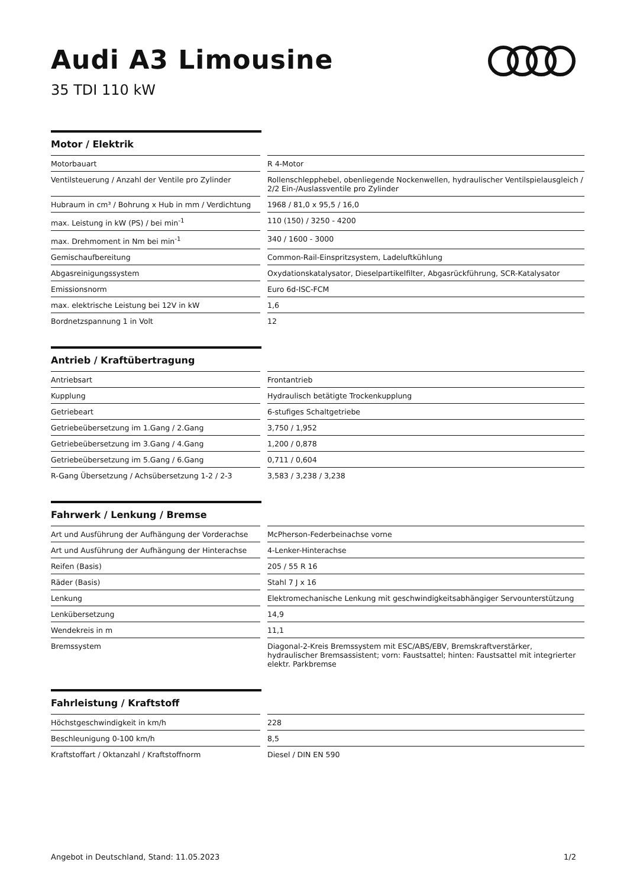Audi A3 Limousine
35 TDI 110 kW
Motor / Elektrik
| Motorbauart | | R 4-Motor |
| Ventilsteuerung / Anzahl der Ventile pro Zylinder | | Rollenschlepphebel, obenliegende Nockenwellen, hydraulischer Ventilspielausgleich / 2/2 Ein-/Auslassventile pro Zylinder |
| Hubraum in cm³ / Bohrung x Hub in mm / Verdichtung | | 1968 / 81,0 x 95,5 / 16,0 |
| max. Leistung in kW (PS) / bei min<sup>-1</sup> | | 110 (150) / 3250 - 4200 |
| max. Drehmoment in Nm bei min<sup>-1</sup> | | 340 / 1600 - 3000 |
| Gemischaufbereitung | | Common-Rail-Einspritzsystem, Ladeluftkühlung |
| Abgasreinigungssystem | | Oxydationskatalysator, Dieselpartikelfilter, Abgasrückführung, SCR-Katalysator |
| Emissionsnorm | | Euro 6d-ISC-FCM |
| max. elektrische Leistung bei 12V in kW | | 1,6 |
| Bordnetzspannung 1 in Volt | | 12 |
Antrieb / Kraftübertragung
| Antriebsart | | Frontantrieb |
| Kupplung | | Hydraulisch betätigte Trockenkupplung |
| Getriebeart | | 6-stufiges Schaltgetriebe |
| Getriebeübersetzung im 1.Gang / 2.Gang | | 3,750 / 1,952 |
| Getriebeübersetzung im 3.Gang / 4.Gang | | 1,200 / 0,878 |
| Getriebeübersetzung im 5.Gang / 6.Gang | | 0,711 / 0,604 |
| R-Gang Übersetzung / Achsübersetzung 1-2 / 2-3 | | 3,583 / 3,238 / 3,238 |
Fahrwerk / Lenkung / Bremse
| Art und Ausführung der Aufhängung der Vorderachse | | McPherson-Federbeinachse vorne |
| Art und Ausführung der Aufhängung der Hinterachse | | 4-Lenker-Hinterachse |
| Reifen (Basis) | | 205 / 55 R 16 |
| Räder (Basis) | | Stahl 7 J x 16 |
| Lenkung | | Elektromechanische Lenkung mit geschwindigkeitsabhängiger Servounterstützung |
| Lenkübersetzung | | 14,9 |
| Wendekreis in m | | 11,1 |
| Bremssystem | | Diagonal-2-Kreis Bremssystem mit ESC/ABS/EBV, Bremskraftverstärker, hydraulischer Bremsassistent; vorn: Faustsattel; hinten: Faustsattel mit integrierter elektr. Parkbremse |
Fahrleistung / Kraftstoff
| Höchstgeschwindigkeit in km/h | | 228 |
| Beschleunigung 0-100 km/h | | 8,5 |
| Kraftstoffart / Oktanzahl / Kraftstoffnorm | | Diesel / DIN EN 590 |
Angebot in Deutschland, Stand: 11.05.2023 1/2